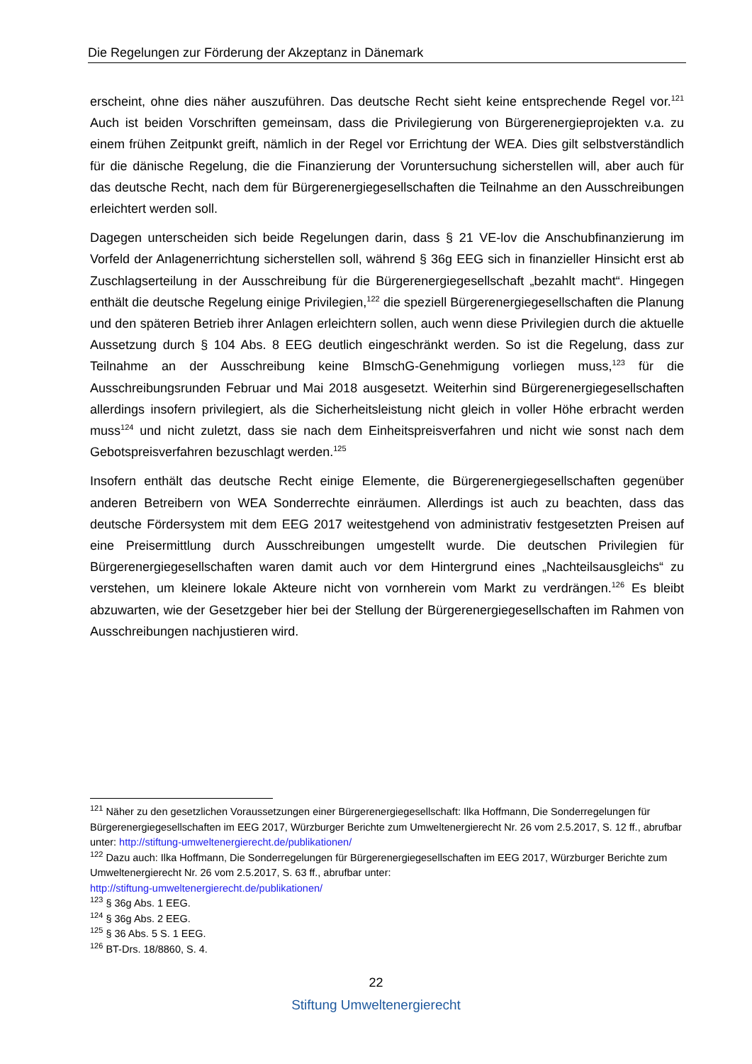Die Regelungen zur Förderung der Akzeptanz in Dänemark
erscheint, ohne dies näher auszuführen. Das deutsche Recht sieht keine entsprechende Regel vor.<sup>121</sup> Auch ist beiden Vorschriften gemeinsam, dass die Privilegierung von Bürgerenergiepro­jekten v.a. zu einem frühen Zeitpunkt greift, nämlich in der Regel vor Errichtung der WEA. Dies gilt selbstverständlich für die dänische Regelung, die die Finanzierung der Voruntersuchung sicherstellen will, aber auch für das deutsche Recht, nach dem für Bürgerenergiegesellschaften die Teilnahme an den Ausschreibungen erleichtert werden soll.
Dagegen unterscheiden sich beide Regelungen darin, dass § 21 VE-lov die Anschubfinanzierung im Vorfeld der Anlagenerrichtung sicherstellen soll, während § 36g EEG sich in finanzieller Hin­sicht erst ab Zuschlagserteilung in der Ausschreibung für die Bürgerenergiegesellschaft „bezahlt macht“. Hingegen enthält die deutsche Regelung einige Privilegien,<sup>122</sup> die speziell Bürgerener­giegesellschaften die Planung und den späteren Betrieb ihrer Anlagen erleichtern sollen, auch wenn diese Privilegien durch die aktuelle Aussetzung durch § 104 Abs. 8 EEG deutlich einge­schränkt werden. So ist die Regelung, dass zur Teilnahme an der Ausschreibung keine BImschG-Genehmigung vorliegen muss,<sup>123</sup> für die Ausschreibungsrunden Februar und Mai 2018 ausge­setzt. Weiterhin sind Bürgerenergiegesellschaften allerdings insofern privilegiert, als die Sicher­heitsleistung nicht gleich in voller Höhe erbracht werden muss<sup>124</sup> und nicht zuletzt, dass sie nach dem Einheitspreisverfahren und nicht wie sonst nach dem Gebotspreisverfahren bezu­schlagt werden.<sup>125</sup>
Insofern enthält das deutsche Recht einige Elemente, die Bürgerenergiegesellschaften gegen­über anderen Betreibern von WEA Sonderrechte einräumen. Allerdings ist auch zu beachten, dass das deutsche Fördersystem mit dem EEG 2017 weitestgehend von administrativ festge­setzten Preisen auf eine Preisermittlung durch Ausschreibungen umgestellt wurde. Die deut­schen Privilegien für Bürgerenergiegesellschaften waren damit auch vor dem Hintergrund eines „Nachteilsausgleichs“ zu verstehen, um kleinere lokale Akteure nicht von vornherein vom Markt zu verdrängen.<sup>126</sup> Es bleibt abzuwarten, wie der Gesetzgeber hier bei der Stellung der Bürgerenergiegesellschaften im Rahmen von Ausschreibungen nachjustieren wird.
<sup>121</sup> Näher zu den gesetzlichen Voraussetzungen einer Bürgerenergiegesellschaft: Ilka Hoffmann, Die Sonderrege­lungen für Bürgerenergiegesellschaften im EEG 2017, Würzburger Berichte zum Umweltenergierecht Nr. 26 vom 2.5.2017, S. 12 ff., abrufbar unter: http://stiftung-umweltenergierecht.de/publikationen/
<sup>122</sup> Dazu auch: Ilka Hoffmann, Die Sonderregelungen für Bürgerenergiegesellschaften im EEG 2017, Würzburger Berichte zum Umweltenergierecht Nr. 26 vom 2.5.2017, S. 63 ff., abrufbar unter:
http://stiftung-umweltenergierecht.de/publikationen/
<sup>123</sup> § 36g Abs. 1 EEG.
<sup>124</sup> § 36g Abs. 2 EEG.
<sup>125</sup> § 36 Abs. 5 S. 1 EEG.
<sup>126</sup> BT-Drs. 18/8860, S. 4.
22
Stiftung Umweltenergierecht